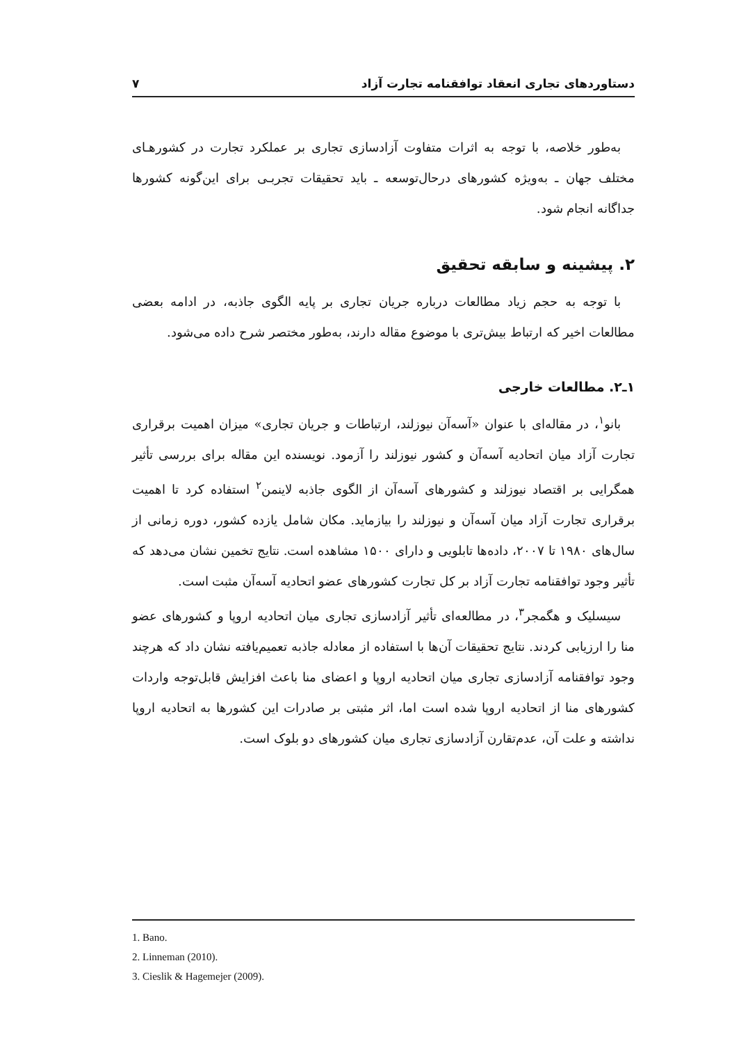دستاوردهای تجاری انعقاد توافقنامه تجارت آزاد ۷
به‌طور خلاصه، با توجه به اثرات متفاوت آزادسازی تجاری بر عملکرد تجارت در کشورهـای مختلف جهان ـ به‌ویژه کشورهای درحال‌توسعه ـ باید تحقیقات تجربـی برای این‌گونه کشورها جداگانه انجام شود.
۲. پیشینه و سابقه تحقیق
با توجه به حجم زیاد مطالعات درباره جریان تجاری بر پایه الگوی جاذبه، در ادامه بعضی مطالعات اخیر که ارتباط بیش‌تری با موضوع مقاله دارند، به‌طور مختصر شرح داده می‌شود.
۱ـ۲. مطالعات خارجی
بانو<sup>۱</sup>، در مقاله‌ای با عنوان «آسه‌آن نیوزلند، ارتباطات و جریان تجاری» میزان اهمیت برقراری تجارت آزاد میان اتحادیه آسه‌آن و کشور نیوزلند را آزمود. نویسنده این مقاله برای بررسی تأثیر همگرایی بر اقتصاد نیوزلند و کشورهای آسه‌آن از الگوی جاذبه لاینمن<sup>۲</sup> استفاده کرد تا اهمیت برقراری تجارت آزاد میان آسه‌آن و نیوزلند را بیازماید. مکان شامل یازده کشور، دوره زمانی از سال‌های ۱۹۸۰ تا ۲۰۰۷، داده‌ها تابلویی و دارای ۱۵۰۰ مشاهده است. نتایج تخمین نشان می‌دهد که تأثیر وجود توافقنامه تجارت آزاد بر کل تجارت کشورهای عضو اتحادیه آسه‌آن مثبت است.
سیسلیک و هگمجر<sup>۳</sup>، در مطالعه‌ای تأثیر آزادسازی تجاری میان اتحادیه اروپا و کشورهای عضو منا را ارزیابی کردند. نتایج تحقیقات آن‌ها با استفاده از معادله جاذبه تعمیم‌یافته نشان داد که هرچند وجود توافقنامه آزادسازی تجاری میان اتحادیه اروپا و اعضای منا باعث افزایش قابل‌توجه واردات کشورهای منا از اتحادیه اروپا شده است اما، اثر مثبتی بر صادرات این کشورها به اتحادیه اروپا نداشته و علت آن، عدم‌تقارن آزادسازی تجاری میان کشورهای دو بلوک است.
1. Bano.
2. Linneman (2010).
3. Cieslik & Hagemejer (2009).